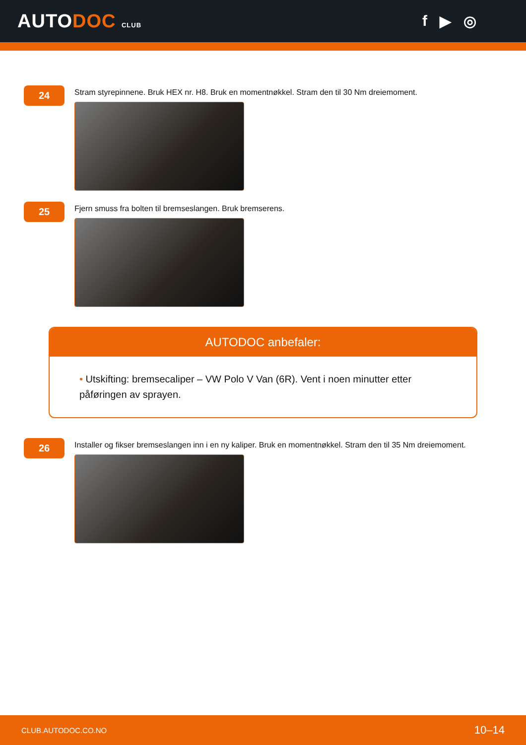AUTODOC CLUB
f ▶ ◎
24
Stram styrepinnene. Bruk HEX nr. H8. Bruk en momentnøkkel. Stram den til 30 Nm dreiemoment.
25
Fjern smuss fra bolten til bremseslangen. Bruk bremserens.
AUTODOC anbefaler:
• Utskifting: bremsecaliper – VW Polo V Van (6R). Vent i noen minutter etter påføringen av sprayen.
26
Installer og fikser bremseslangen inn i en ny kaliper. Bruk en momentnøkkel. Stram den til 35 Nm dreiemoment.
CLUB.AUTODOC.CO.NO 10–14